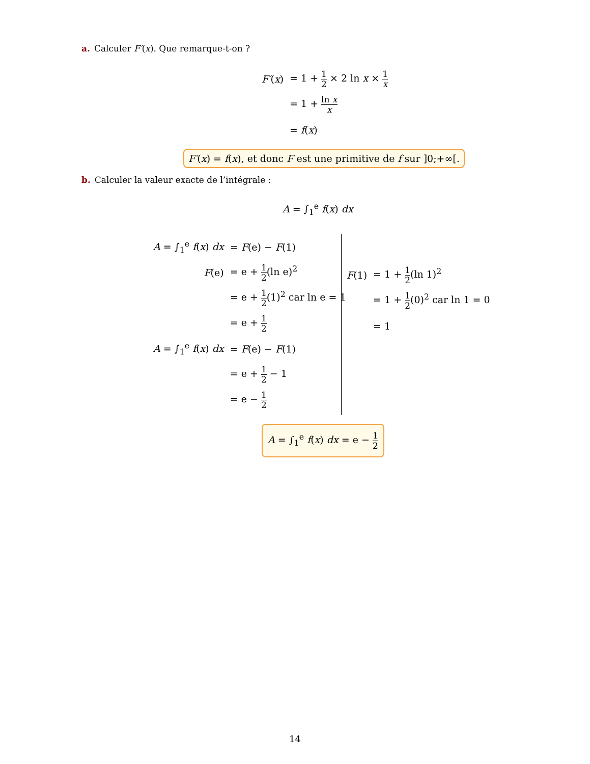a. Calculer F′(x). Que remarque-t-on ?
| F′ ( x ) | = 1 + 1 2 × 2 ln x × 1 x |
| | = 1 + ln x x |
| | = f ( x ) |
F′(x) = f(x), et donc F est une primitive de f sur ]0;+∞[.
b. Calculer la valeur exacte de l’intégrale :
A = ∫<sub>1</sub><sup>e</sup> f(x) dx
| A = ∫<sub>1</sub><sup>e</sup> f ( x ) dx | = F (e) − F (1) |
| F (e) | = e + 1 2 (ln e)<sup>2</sup> |
| | = e + 1 2 (1)<sup>2</sup> car ln e = 1 |
| | = e + 1 2 |
| A = ∫<sub>1</sub><sup>e</sup> f ( x ) dx | = F (e) − F (1) |
| | = e + 1 2 − 1 |
| | = e − 1 2 |
| F (1) | = 1 + 1 2 (ln 1)<sup>2</sup> |
| | = 1 + 1 2 (0)<sup>2</sup> car ln 1 = 0 |
| | = 1 |
A = ∫<sub>1</sub><sup>e</sup> f(x) dx = e − 1 2
14